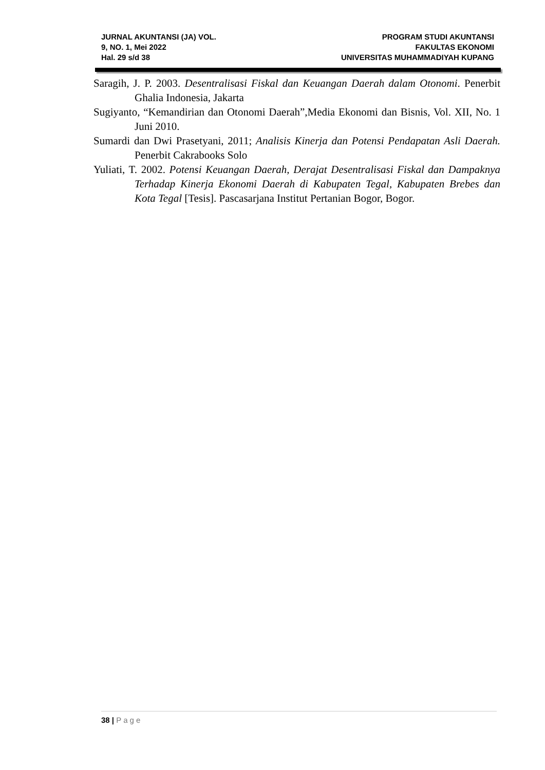JURNAL AKUNTANSI (JA) VOL.
9, NO. 1, Mei 2022
Hal. 29 s/d 38
PROGRAM STUDI AKUNTANSI
FAKULTAS EKONOMI
UNIVERSITAS MUHAMMADIYAH KUPANG
Saragih, J. P. 2003. Desentralisasi Fiskal dan Keuangan Daerah dalam Otonomi. Penerbit Ghalia Indonesia, Jakarta
Sugiyanto, “Kemandirian dan Otonomi Daerah”,Media Ekonomi dan Bisnis, Vol. XII, No. 1 Juni 2010.
Sumardi dan Dwi Prasetyani, 2011; Analisis Kinerja dan Potensi Pendapatan Asli Daerah. Penerbit Cakrabooks Solo
Yuliati, T. 2002. Potensi Keuangan Daerah, Derajat Desentralisasi Fiskal dan Dampaknya Terhadap Kinerja Ekonomi Daerah di Kabupaten Tegal, Kabupaten Brebes dan Kota Tegal [Tesis]. Pascasarjana Institut Pertanian Bogor, Bogor.
38 | Page